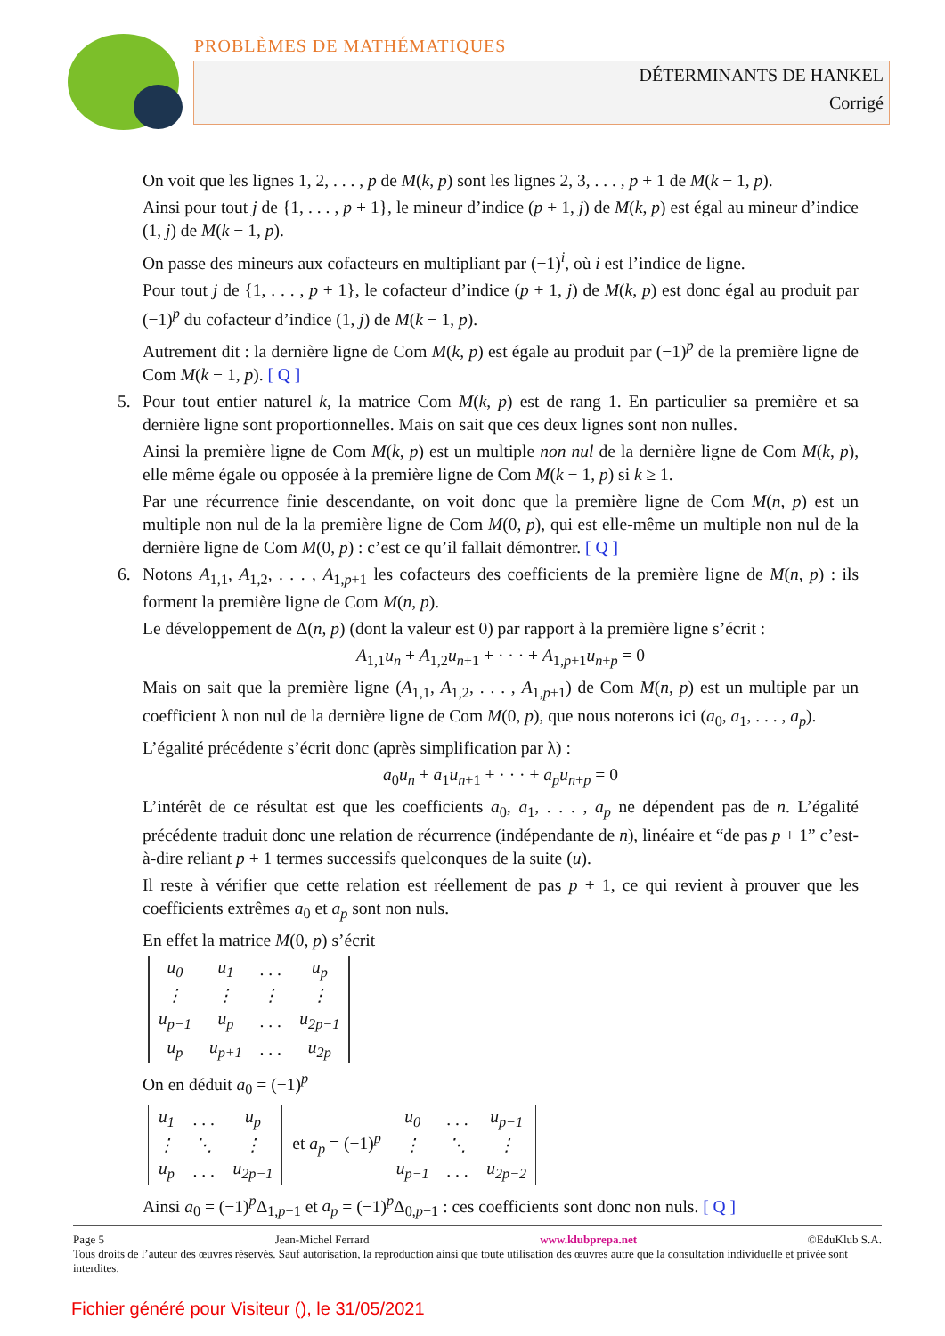PROBLÈMES DE MATHÉMATIQUES
DÉTERMINANTS DE HANKEL
Corrigé
On voit que les lignes 1, 2, . . . , p de M(k, p) sont les lignes 2, 3, . . . , p + 1 de M(k − 1, p).
Ainsi pour tout j de {1, . . . , p + 1}, le mineur d’indice (p + 1, j) de M(k, p) est égal au mineur d’indice (1, j) de M(k − 1, p).
On passe des mineurs aux cofacteurs en multipliant par (−1)<sup>i</sup>, où i est l’indice de ligne.
Pour tout j de {1, . . . , p + 1}, le cofacteur d’indice (p + 1, j) de M(k, p) est donc égal au produit par (−1)<sup>p</sup> du cofacteur d’indice (1, j) de M(k − 1, p).
Autrement dit : la dernière ligne de Com M(k, p) est égale au produit par (−1)<sup>p</sup> de la première ligne de Com M(k − 1, p). [ Q ]
5.
Pour tout entier naturel k, la matrice Com M(k, p) est de rang 1. En particulier sa première et sa dernière ligne sont proportionnelles. Mais on sait que ces deux lignes sont non nulles.
Ainsi la première ligne de Com M(k, p) est un multiple non nul de la dernière ligne de Com M(k, p), elle même égale ou opposée à la première ligne de Com M(k − 1, p) si k ≥ 1.
Par une récurrence finie descendante, on voit donc que la première ligne de Com M(n, p) est un multiple non nul de la la première ligne de Com M(0, p), qui est elle-même un multiple non nul de la dernière ligne de Com M(0, p) : c’est ce qu’il fallait démontrer. [ Q ]
6.
Notons A<sub>1,1</sub>, A<sub>1,2</sub>, . . . , A<sub>1,p+1</sub> les cofacteurs des coefficients de la première ligne de M(n, p) : ils forment la première ligne de Com M(n, p).
Le développement de Δ(n, p) (dont la valeur est 0) par rapport à la première ligne s’écrit :
A<sub>1,1</sub>u<sub>n</sub> + A<sub>1,2</sub>u<sub>n+1</sub> + · · · + A<sub>1,p+1</sub>u<sub>n+p</sub> = 0
Mais on sait que la première ligne (A<sub>1,1</sub>, A<sub>1,2</sub>, . . . , A<sub>1,p+1</sub>) de Com M(n, p) est un multiple par un coefficient λ non nul de la dernière ligne de Com M(0, p), que nous noterons ici (a<sub>0</sub>, a<sub>1</sub>, . . . , a<sub>p</sub>).
L’égalité précédente s’écrit donc (après simplification par λ) :
a<sub>0</sub>u<sub>n</sub> + a<sub>1</sub>u<sub>n+1</sub> + · · · + a<sub>p</sub>u<sub>n+p</sub> = 0
L’intérêt de ce résultat est que les coefficients a<sub>0</sub>, a<sub>1</sub>, . . . , a<sub>p</sub> ne dépendent pas de n. L’égalité précédente traduit donc une relation de récurrence (indépendante de n), linéaire et “de pas p + 1” c’est-à-dire reliant p + 1 termes successifs quelconques de la suite (u).
Il reste à vérifier que cette relation est réellement de pas p + 1, ce qui revient à prouver que les coefficients extrêmes a<sub>0</sub> et a<sub>p</sub> sont non nuls.
En effet la matrice M(0, p) s’écrit
| u<sub>0</sub> | u<sub>1</sub> | . . . | u<sub>p</sub> |
| ⋮ | ⋮ | ⋮ | ⋮ |
| u<sub>p−1</sub> | u<sub>p</sub> | . . . | u<sub>2p−1</sub> |
| u<sub>p</sub> | u<sub>p+1</sub> | . . . | u<sub>2p</sub> |
On en déduit a<sub>0</sub> = (−1)<sup>p</sup>
| u<sub>1</sub> | . . . | u<sub>p</sub> |
| ⋮ | ⋱ | ⋮ |
| u<sub>p</sub> | . . . | u<sub>2p−1</sub> |
et a<sub>p</sub> = (−1)<sup>p</sup>
| u<sub>0</sub> | . . . | u<sub>p−1</sub> |
| ⋮ | ⋱ | ⋮ |
| u<sub>p−1</sub> | . . . | u<sub>2p−2</sub> |
Ainsi a<sub>0</sub> = (−1)<sup>p</sup>Δ<sub>1,p−1</sub> et a<sub>p</sub> = (−1)<sup>p</sup>Δ<sub>0,p−1</sub> : ces coefficients sont donc non nuls. [ Q ]
Page 5 Jean-Michel Ferrard www.klubprepa.net ©EduKlub S.A.
Tous droits de l’auteur des œuvres réservés. Sauf autorisation, la reproduction ainsi que toute utilisation des œuvres autre que la consultation individuelle et privée sont interdites.
Fichier généré pour Visiteur (), le 31/05/2021